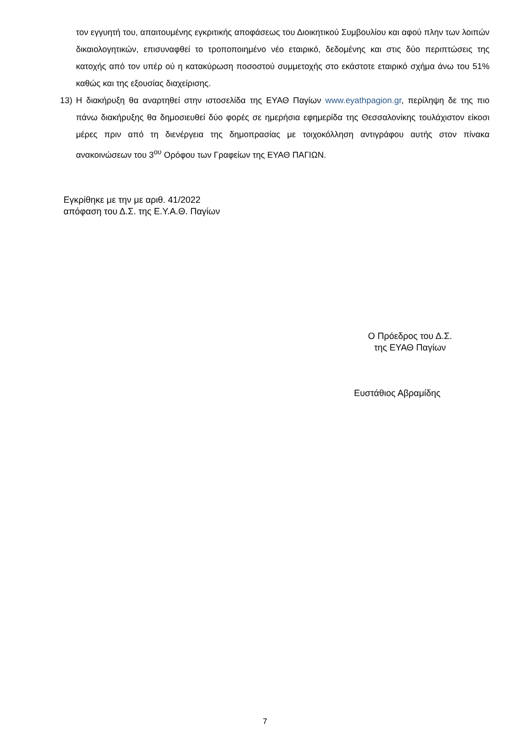τον εγγυητή του, απαιτουμένης εγκριτικής αποφάσεως του Διοικητικού Συμβουλίου και αφού πλην των λοιπών δικαιολογητικών, επισυναφθεί το τροποποιημένο νέο εταιρικό, δεδομένης και στις δύο περιπτώσεις της κατοχής από τον υπέρ ού η κατακύρωση ποσοστού συμμετοχής στο εκάστοτε εταιρικό σχήμα άνω του 51% καθώς και της εξουσίας διαχείρισης.
13) Η διακήρυξη θα αναρτηθεί στην ιστοσελίδα της ΕΥΑΘ Παγίων www.eyathpagion.gr, περίληψη δε της πιο πάνω διακήρυξης θα δημοσιευθεί δύο φορές σε ημερήσια εφημερίδα της Θεσσαλονίκης τουλάχιστον είκοσι μέρες πριν από τη διενέργεια της δημοπρασίας με τοιχοκόλληση αντιγράφου αυτής στον πίνακα ανακοινώσεων του 3<sup>ου</sup> Ορόφου των Γραφείων της ΕΥΑΘ ΠΑΓΙΩΝ.
Εγκρίθηκε με την με αριθ. 41/2022
απόφαση του Δ.Σ. της Ε.Υ.Α.Θ. Παγίων
Ο Πρόεδρος του Δ.Σ.
της ΕΥΑΘ Παγίων
Ευστάθιος Αβραμίδης
7